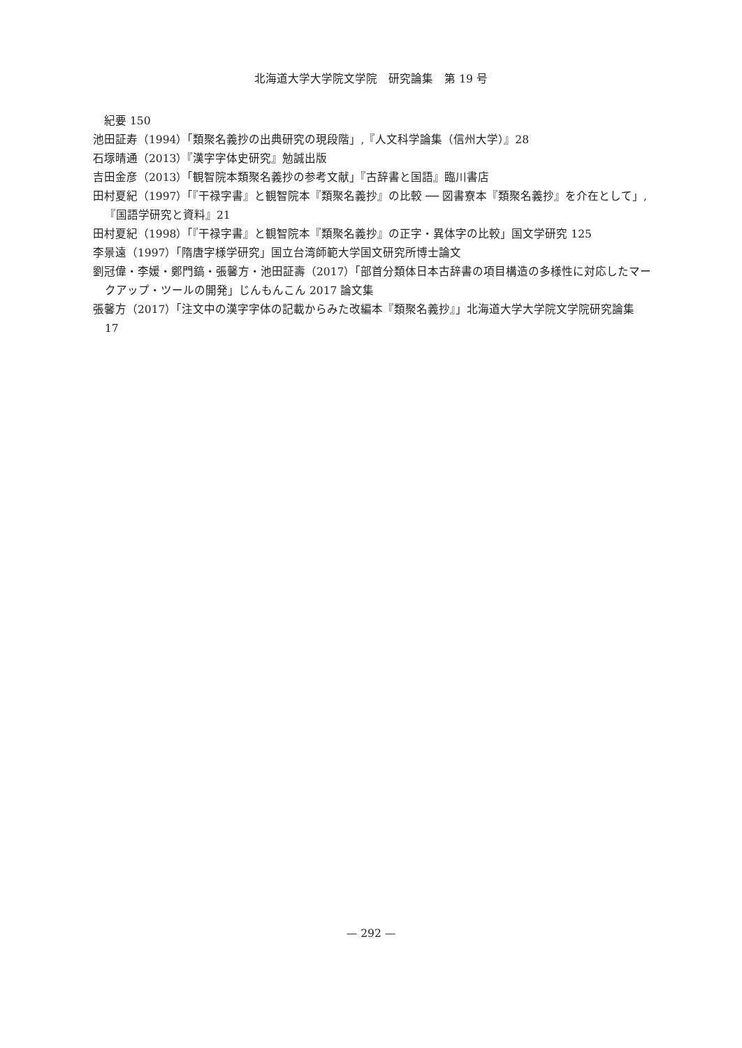北海道大学大学院文学院　研究論集　第 19 号
　紀要 150
池田証寿（1994）「類聚名義抄の出典研究の現段階」,『人文科学論集（信州大学）』28
石塚晴通（2013）『漢字字体史研究』勉誠出版
吉田金彦（2013）「観智院本類聚名義抄の参考文献」『古辞書と国語』臨川書店
田村夏紀（1997）「『干禄字書』と観智院本『類聚名義抄』の比較 ── 図書寮本『類聚名義抄』を介在として」,『国語学研究と資料』21
田村夏紀（1998）「『干禄字書』と観智院本『類聚名義抄』の正字・異体字の比較」国文学研究 125
李景遠（1997）「隋唐字様学研究」国立台湾師範大学国文研究所博士論文
劉冠偉・李媛・鄭門鎬・張馨方・池田証壽（2017）「部首分類体日本古辞書の項目構造の多様性に対応したマークアップ・ツールの開発」じんもんこん 2017 論文集
張馨方（2017）「注文中の漢字字体の記載からみた改編本『類聚名義抄』」北海道大学大学院文学院研究論集 17
— 292 —